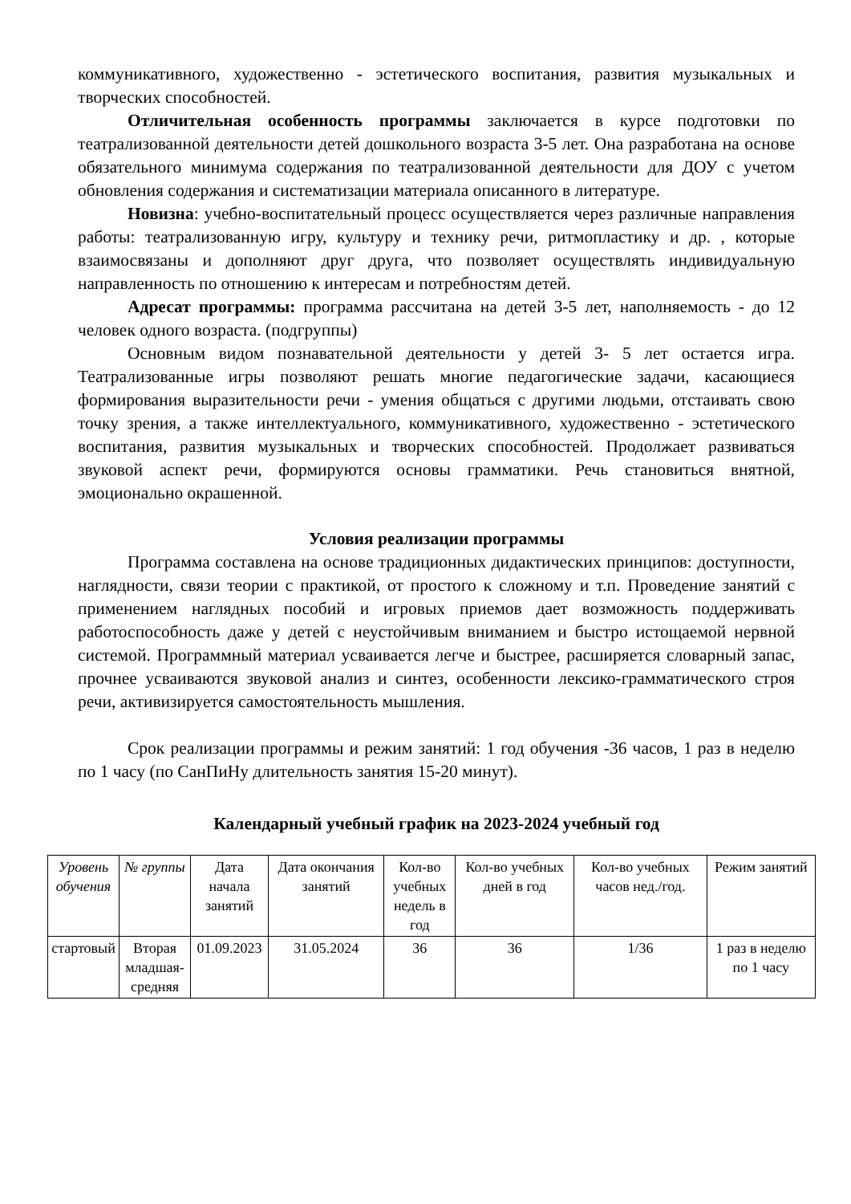коммуникативного, художественно - эстетического воспитания, развития музыкальных и творческих способностей.
Отличительная особенность программы заключается в курсе подготовки по театрализованной деятельности детей дошкольного возраста 3-5 лет. Она разработана на основе обязательного минимума содержания по театрализованной деятельности для ДОУ с учетом обновления содержания и систематизации материала описанного в литературе.
Новизна: учебно-воспитательный процесс осуществляется через различные направления работы: театрализованную игру, культуру и технику речи, ритмопластику и др. , которые взаимосвязаны и дополняют друг друга, что позволяет осуществлять индивидуальную направленность по отношению к интересам и потребностям детей.
Адресат программы: программа рассчитана на детей 3-5 лет, наполняемость - до 12 человек одного возраста. (подгруппы)
Основным видом познавательной деятельности у детей 3- 5 лет остается игра. Театрализованные игры позволяют решать многие педагогические задачи, касающиеся формирования выразительности речи - умения общаться с другими людьми, отстаивать свою точку зрения, а также интеллектуального, коммуникативного, художественно - эстетического воспитания, развития музыкальных и творческих способностей. Продолжает развиваться звуковой аспект речи, формируются основы грамматики. Речь становиться внятной, эмоционально окрашенной.
Условия реализации программы
Программа составлена на основе традиционных дидактических принципов: доступности, наглядности, связи теории с практикой, от простого к сложному и т.п. Проведение занятий с применением наглядных пособий и игровых приемов дает возможность поддерживать работоспособность даже у детей с неустойчивым вниманием и быстро истощаемой нервной системой. Программный материал усваивается легче и быстрее, расширяется словарный запас, прочнее усваиваются звуковой анализ и синтез, особенности лексико-грамматического строя речи, активизируется самостоятельность мышления.
Срок реализации программы и режим занятий: 1 год обучения -36 часов, 1 раз в неделю по 1 часу (по СанПиНу длительность занятия 15-20 минут).
Календарный учебный график на 2023-2024 учебный год
| Уровень обучения | № группы | Дата начала занятий | Дата окончания занятий | Кол-во учебных недель в год | Кол-во учебных дней в год | Кол-во учебных часов нед./год. | Режим занятий |
| стартовый | Вторая младшая-средняя | 01.09.2023 | 31.05.2024 | 36 | 36 | 1/36 | 1 раз в неделю по 1 часу |